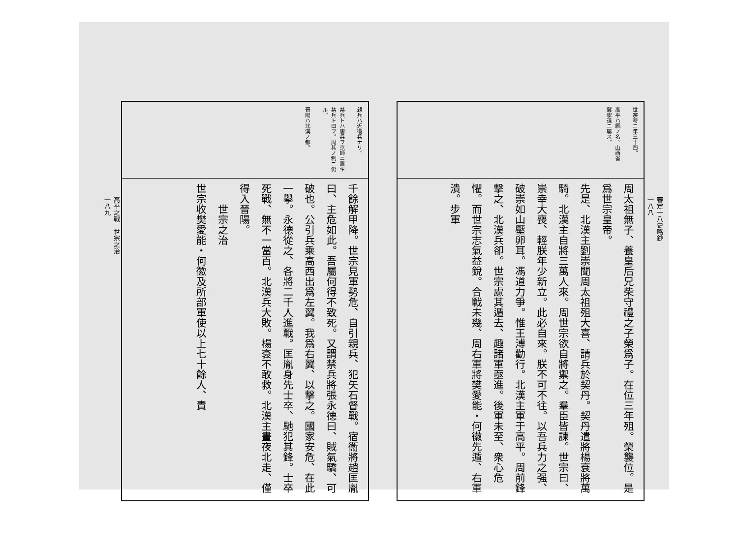審定十八史略鈔
一八八
世宗時ニ年三十四。
高平ハ縣ノ名。山西省
冀寧道ニ屬ス。
周太祖無子、養皇后兄柴守禮之子榮爲子。在位三年殂。榮襲位。是爲世宗皇帝。
先是、北漢主劉崇聞周太祖殂大喜、請兵於契丹。契丹遣將楊袞將萬騎。北漢主自將三萬人來。周世宗欲自將禦之。羣臣皆諫。世宗曰、崇幸大喪、輕朕年少新立。此必自來。朕不可不往。以吾兵力之强、破崇如山壓卵耳。馮道力爭。惟王溥勸行。北漢主軍于高平。周前鋒擊之、北漢兵卻。世宗慮其遁去、趣諸軍亟進。後軍未至、衆心危懼。而世宗志氣益銳。合戰未幾、周右軍將樊愛能・何徽先遁、右軍潰。步軍
親兵ハ近衞兵ナリ。
禁兵トハ唐兵ヲ京師ニ置キ禁兵ト曰フ。周其ノ制ニ仍ル。
晉陽ハ北漢ノ都。
千餘解甲降。世宗見軍勢危、自引親兵、犯矢石督戰。宿衞將趙匡胤曰、主危如此。吾屬何得不致死。又謂禁兵將張永德曰、賊氣驕、可破也。公引兵乘高西出爲左翼。我爲右翼、以擊之。國家安危、在此一擧。永德從之、各將二千人進戰。匡胤身先士卒、馳犯其鋒。士卒死戰、無不一當百。北漢兵大敗。楊袞不敢救。北漢主晝夜北走、僅得入晉陽。
　　世宗之治
世宗收樊愛能・何徽及所部軍使以上七十餘人、責
高平之戰　世宗之治
一八九